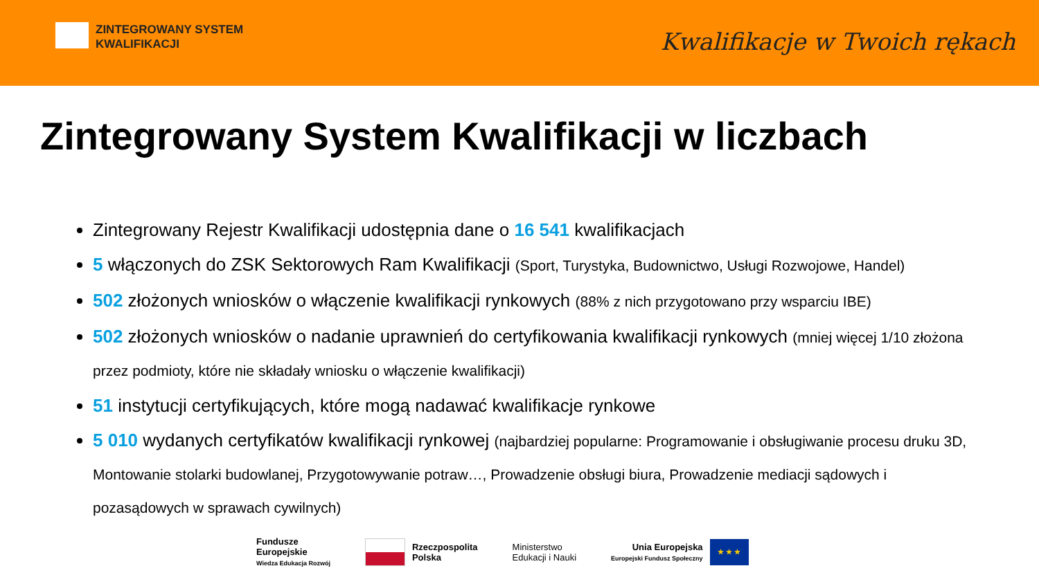ZINTEGROWANY SYSTEM
KWALIFIKACJI
Kwalifikacje w Twoich rękach
Zintegrowany System Kwalifikacji w liczbach
Zintegrowany Rejestr Kwalifikacji udostępnia dane o 16 541 kwalifikacjach
5 włączonych do ZSK Sektorowych Ram Kwalifikacji (Sport, Turystyka, Budownictwo, Usługi Rozwojowe, Handel)
502 złożonych wniosków o włączenie kwalifikacji rynkowych (88% z nich przygotowano przy wsparciu IBE)
502 złożonych wniosków o nadanie uprawnień do certyfikowania kwalifikacji rynkowych (mniej więcej 1/10 złożona przez podmioty, które nie składały wniosku o włączenie kwalifikacji)
51 instytucji certyfikujących, które mogą nadawać kwalifikacje rynkowe
5 010 wydanych certyfikatów kwalifikacji rynkowej (najbardziej popularne: Programowanie i obsługiwanie procesu druku 3D, Montowanie stolarki budowlanej, Przygotowywanie potraw…, Prowadzenie obsługi biura, Prowadzenie mediacji sądowych i pozasądowych w sprawach cywilnych)
Fundusze
Europejskie
Wiedza Edukacja Rozwój
Rzeczpospolita
Polska
Ministerstwo
Edukacji i Nauki
Unia Europejska
Europejski Fundusz Społeczny
★ ★ ★